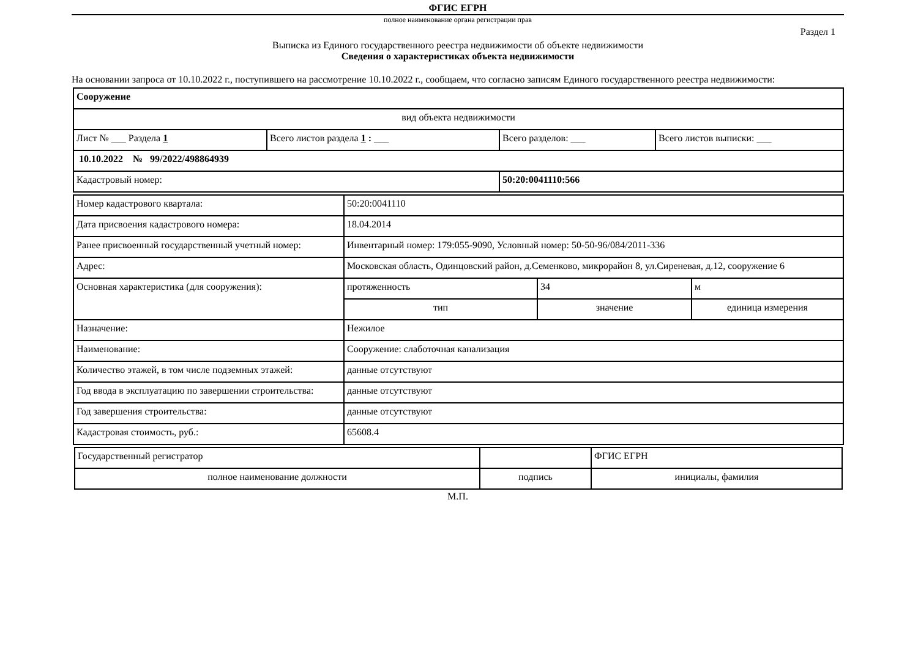ФГИС ЕГРН
полное наименование органа регистрации прав
Раздел 1
Выписка из Единого государственного реестра недвижимости об объекте недвижимости
Сведения о характеристиках объекта недвижимости
На основании запроса от 10.10.2022 г., поступившего на рассмотрение 10.10.2022 г., сообщаем, что согласно записям Единого государственного реестра недвижимости:
| Сооружение | | | |
| вид объекта недвижимости | | | |
| Лист № ___ Раздела 1 | Всего листов раздела 1 : ___ | Всего разделов: ___ | Всего листов выписки: ___ |
| 10.10.2022 № 99/2022/498864939 | | | |
| Кадастровый номер: | | 50:20:0041110:566 | |
| Номер кадастрового квартала: | 50:20:0041110 | | |
| Дата присвоения кадастрового номера: | 18.04.2014 | | |
| Ранее присвоенный государственный учетный номер: | Инвентарный номер: 179:055-9090, Условный номер: 50-50-96/084/2011-336 | | |
| Адрес: | Московская область, Одинцовский район, д.Семенково, микрорайон 8, ул.Сиреневая, д.12, сооружение 6 | | |
| Основная характеристика (для сооружения): | протяженность | 34 | м |
| | тип | значение | единица измерения |
| Назначение: | Нежилое | | |
| Наименование: | Сооружение: слаботочная канализация | | |
| Количество этажей, в том числе подземных этажей: | данные отсутствуют | | |
| Год ввода в эксплуатацию по завершении строительства: | данные отсутствуют | | |
| Год завершения строительства: | данные отсутствуют | | |
| Кадастровая стоимость, руб.: | 65608.4 | | |
| Государственный регистратор | | ФГИС ЕГРН |
| полное наименование должности | подпись | инициалы, фамилия |
М.П.